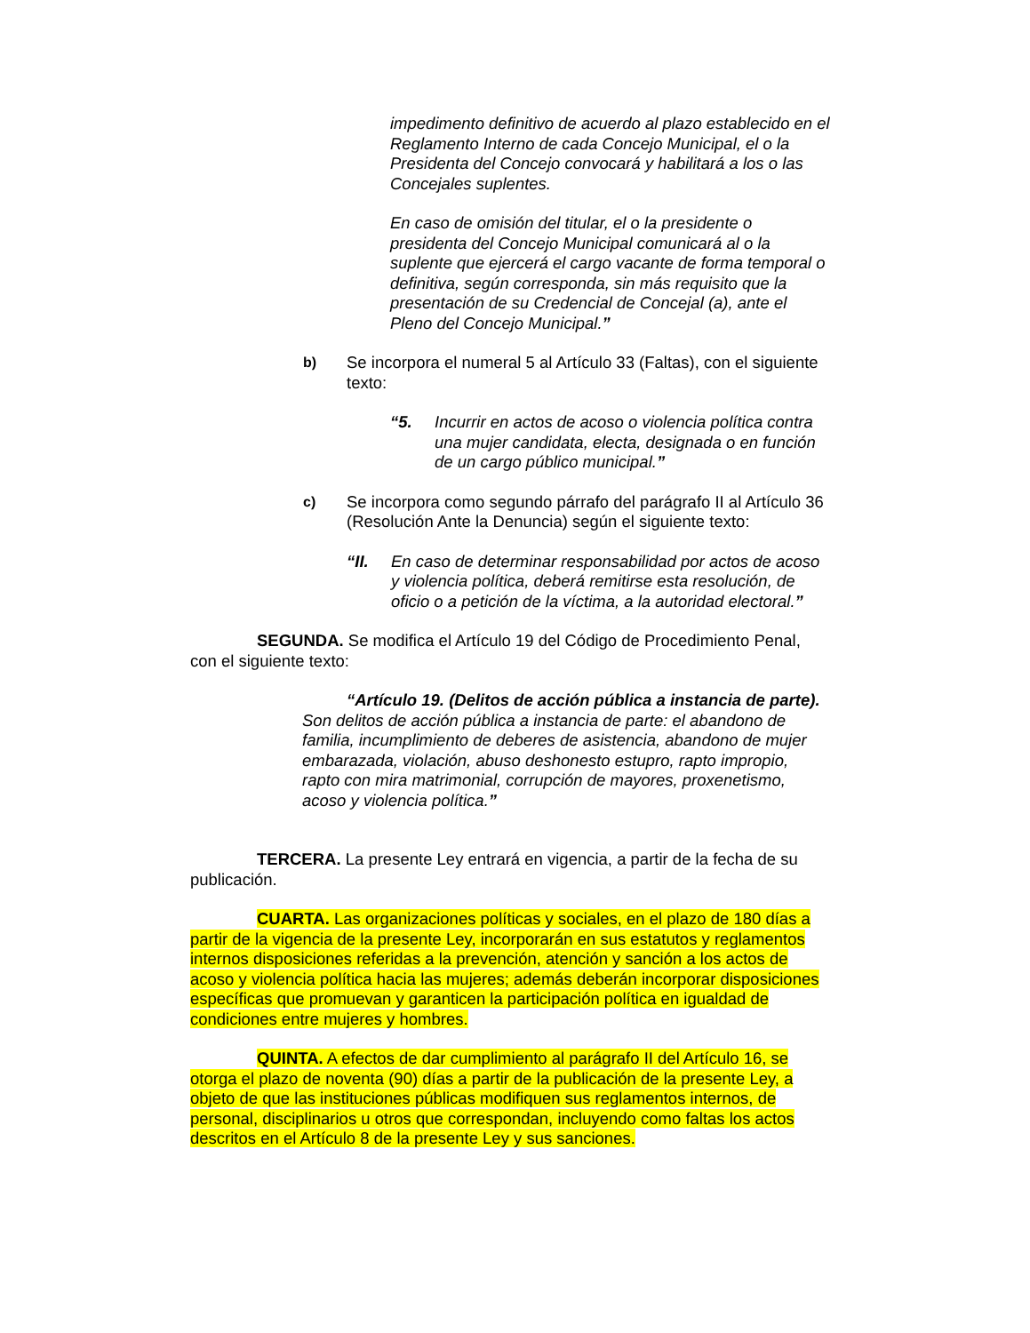impedimento definitivo de acuerdo al plazo establecido en el Reglamento Interno de cada Concejo Municipal, el o la Presidenta del Concejo convocará y habilitará a los o las Concejales suplentes.
En caso de omisión del titular, el o la presidente o presidenta del Concejo Municipal comunicará al o la suplente que ejercerá el cargo vacante de forma temporal o definitiva, según corresponda, sin más requisito que la presentación de su Credencial de Concejal (a), ante el Pleno del Concejo Municipal.”
b)
Se incorpora el numeral 5 al Artículo 33 (Faltas), con el siguiente texto:
“5. Incurrir en actos de acoso o violencia política contra una mujer candidata, electa, designada o en función de un cargo público municipal.”
c)
Se incorpora como segundo párrafo del parágrafo II al Artículo 36 (Resolución Ante la Denuncia) según el siguiente texto:
“II. En caso de determinar responsabilidad por actos de acoso y violencia política, deberá remitirse esta resolución, de oficio o a petición de la víctima, a la autoridad electoral.”
SEGUNDA. Se modifica el Artículo 19 del Código de Procedimiento Penal, con el siguiente texto:
“Artículo 19. (Delitos de acción pública a instancia de parte).
Son delitos de acción pública a instancia de parte: el abandono de familia, incumplimiento de deberes de asistencia, abandono de mujer embarazada, violación, abuso deshonesto estupro, rapto impropio, rapto con mira matrimonial, corrupción de mayores, proxenetismo, acoso y violencia política.”
TERCERA. La presente Ley entrará en vigencia, a partir de la fecha de su publicación.
CUARTA. Las organizaciones políticas y sociales, en el plazo de 180 días a partir de la vigencia de la presente Ley, incorporarán en sus estatutos y reglamentos internos disposiciones referidas a la prevención, atención y sanción a los actos de acoso y violencia política hacia las mujeres; además deberán incorporar disposiciones específicas que promuevan y garanticen la participación política en igualdad de condiciones entre mujeres y hombres.
QUINTA. A efectos de dar cumplimiento al parágrafo II del Artículo 16, se otorga el plazo de noventa (90) días a partir de la publicación de la presente Ley, a objeto de que las instituciones públicas modifiquen sus reglamentos internos, de personal, disciplinarios u otros que correspondan, incluyendo como faltas los actos descritos en el Artículo 8 de la presente Ley y sus sanciones.